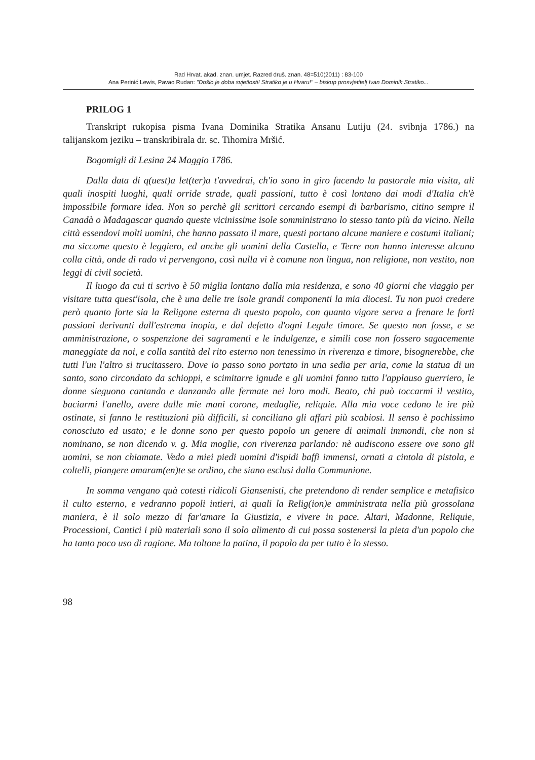Rad Hrvat. akad. znan. umjet. Razred druš. znan. 48=510(2011) : 83-100
Ana Perinić Lewis, Pavao Rudan: "Došlo je doba svjetlosti! Stratiko je u Hvaru!" – biskup prosvjetitelj Ivan Dominik Stratiko...
PRILOG 1
Transkript rukopisa pisma Ivana Dominika Stratika Ansanu Lutiju (24. svibnja 1786.) na talijanskom jeziku – transkribirala dr. sc. Tihomira Mršić.
Bogomigli di Lesina 24 Maggio 1786.
Dalla data di q(uest)a let(ter)a t'avvedrai, ch'io sono in giro facendo la pastorale mia visita, ali quali inospiti luoghi, quali orride strade, quali passioni, tutto è così lontano dai modi d'Italia ch'è impossibile formare idea. Non so perchè gli scrittori cercando esempi di barbarismo, citino sempre il Canadà o Madagascar quando queste vicinissime isole somministrano lo stesso tanto più da vicino. Nella città essendovi molti uomini, che hanno passato il mare, questi portano alcune maniere e costumi italiani; ma siccome questo è leggiero, ed anche gli uomini della Castella, e Terre non hanno interesse alcuno colla città, onde di rado vi pervengono, così nulla vi è comune non lingua, non religione, non vestito, non leggi di civil società.
Il luogo da cui ti scrivo è 50 miglia lontano dalla mia residenza, e sono 40 giorni che viaggio per visitare tutta quest'isola, che è una delle tre isole grandi componenti la mia diocesi. Tu non puoi credere però quanto forte sia la Religone esterna di questo popolo, con quanto vigore serva a frenare le forti passioni derivanti dall'estrema inopia, e dal defetto d'ogni Legale timore. Se questo non fosse, e se amministrazione, o sospenzione dei sagramenti e le indulgenze, e simili cose non fossero sagacemente maneggiate da noi, e colla santità del rito esterno non tenessimo in riverenza e timore, bisognerebbe, che tutti l'un l'altro si trucitassero. Dove io passo sono portato in una sedia per aria, come la statua di un santo, sono circondato da schioppi, e scimitarre ignude e gli uomini fanno tutto l'applauso guerriero, le donne sieguono cantando e danzando alle fermate nei loro modi. Beato, chi può toccarmi il vestito, baciarmi l'anello, avere dalle mie mani corone, medaglie, reliquie. Alla mia voce cedono le ire più ostinate, si fanno le restituzioni più difficili, si conciliano gli affari più scabiosi. Il senso è pochissimo conosciuto ed usato; e le donne sono per questo popolo un genere di animali immondi, che non si nominano, se non dicendo v. g. Mia moglie, con riverenza parlando: nè audiscono essere ove sono gli uomini, se non chiamate. Vedo a miei piedi uomini d'ispidi baffi immensi, ornati a cintola di pistola, e coltelli, piangere amaram(en)te se ordino, che siano esclusi dalla Communione.
In somma vengano quà cotesti ridicoli Giansenisti, che pretendono di render semplice e metafisico il culto esterno, e vedranno popoli intieri, ai quali la Relig(ion)e amministrata nella più grossolana maniera, è il solo mezzo di far'amare la Giustizia, e vivere in pace. Altari, Madonne, Reliquie, Processioni, Cantici i più materiali sono il solo alimento di cui possa sostenersi la pieta d'un popolo che ha tanto poco uso di ragione. Ma toltone la patina, il popolo da per tutto è lo stesso.
98